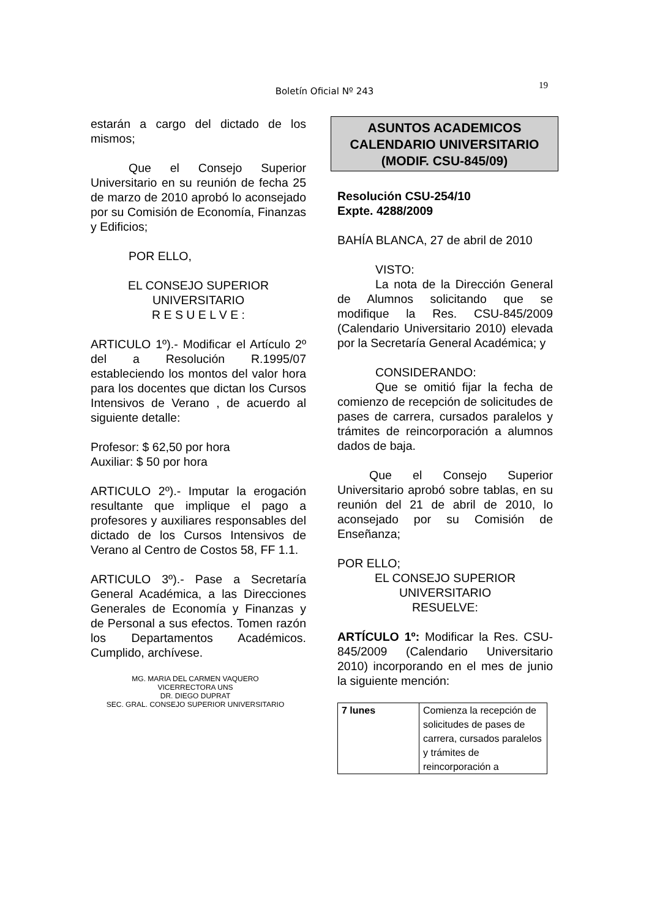Boletín Oficial Nº 243
19
estarán a cargo del dictado de los mismos;
Que el Consejo Superior Universitario en su reunión de fecha 25 de marzo de 2010 aprobó lo aconsejado por su Comisión de Economía, Finanzas y Edificios;
POR ELLO,
EL CONSEJO SUPERIOR
UNIVERSITARIO
R E S U E L V E :
ARTICULO 1º).- Modificar el Artículo 2º del a Resolución R.1995/07 estableciendo los montos del valor hora para los docentes que dictan los Cursos Intensivos de Verano , de acuerdo al siguiente detalle:
Profesor: $ 62,50 por hora
Auxiliar: $ 50 por hora
ARTICULO 2º).- Imputar la erogación resultante que implique el pago a profesores y auxiliares responsables del dictado de los Cursos Intensivos de Verano al Centro de Costos 58, FF 1.1.
ARTICULO 3º).- Pase a Secretaría General Académica, a las Direcciones Generales de Economía y Finanzas y de Personal a sus efectos. Tomen razón los Departamentos Académicos. Cumplido, archívese.
MG. MARIA DEL CARMEN VAQUERO
VICERRECTORA UNS
DR. DIEGO DUPRAT
SEC. GRAL. CONSEJO SUPERIOR UNIVERSITARIO
ASUNTOS ACADEMICOS
CALENDARIO UNIVERSITARIO
(MODIF. CSU-845/09)
Resolución CSU-254/10
Expte. 4288/2009
BAHÍA BLANCA, 27 de abril de 2010
VISTO:
La nota de la Dirección General de Alumnos solicitando que se modifique la Res. CSU-845/2009 (Calendario Universitario 2010) elevada por la Secretaría General Académica; y
CONSIDERANDO:
Que se omitió fijar la fecha de comienzo de recepción de solicitudes de pases de carrera, cursados paralelos y trámites de reincorporación a alumnos dados de baja.
Que el Consejo Superior Universitario aprobó sobre tablas, en su reunión del 21 de abril de 2010, lo aconsejado por su Comisión de Enseñanza;
POR ELLO;
EL CONSEJO SUPERIOR
UNIVERSITARIO
RESUELVE:
ARTÍCULO 1º: Modificar la Res. CSU-845/2009 (Calendario Universitario 2010) incorporando en el mes de junio la siguiente mención:
| 7 lunes | Comienza la recepción de solicitudes de pases de carrera, cursados paralelos y trámites de reincorporación a |